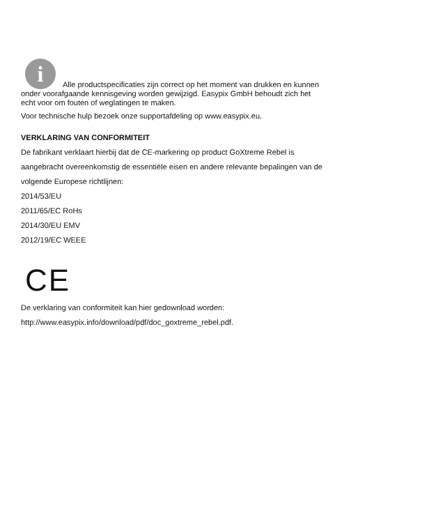i
Alle productspecificaties zijn correct op het moment van drukken en kunnen
onder voorafgaande kennisgeving worden gewijzigd. Easypix GmbH behoudt zich het
echt voor om fouten of weglatingen te maken.
Voor technische hulp bezoek onze supportafdeling op www.easypix.eu.
VERKLARING VAN CONFORMITEIT
De fabrikant verklaart hierbij dat de CE-markering op product GoXtreme Rebel is
aangebracht overeenkomstig de essentiële eisen en andere relevante bepalingen van de
volgende Europese richtlijnen:
2014/53/EU
2011/65/EC RoHs
2014/30/EU EMV
2012/19/EC WEEE
CE
De verklaring van conformiteit kan hier gedownload worden:
http://www.easypix.info/download/pdf/doc_goxtreme_rebel.pdf.